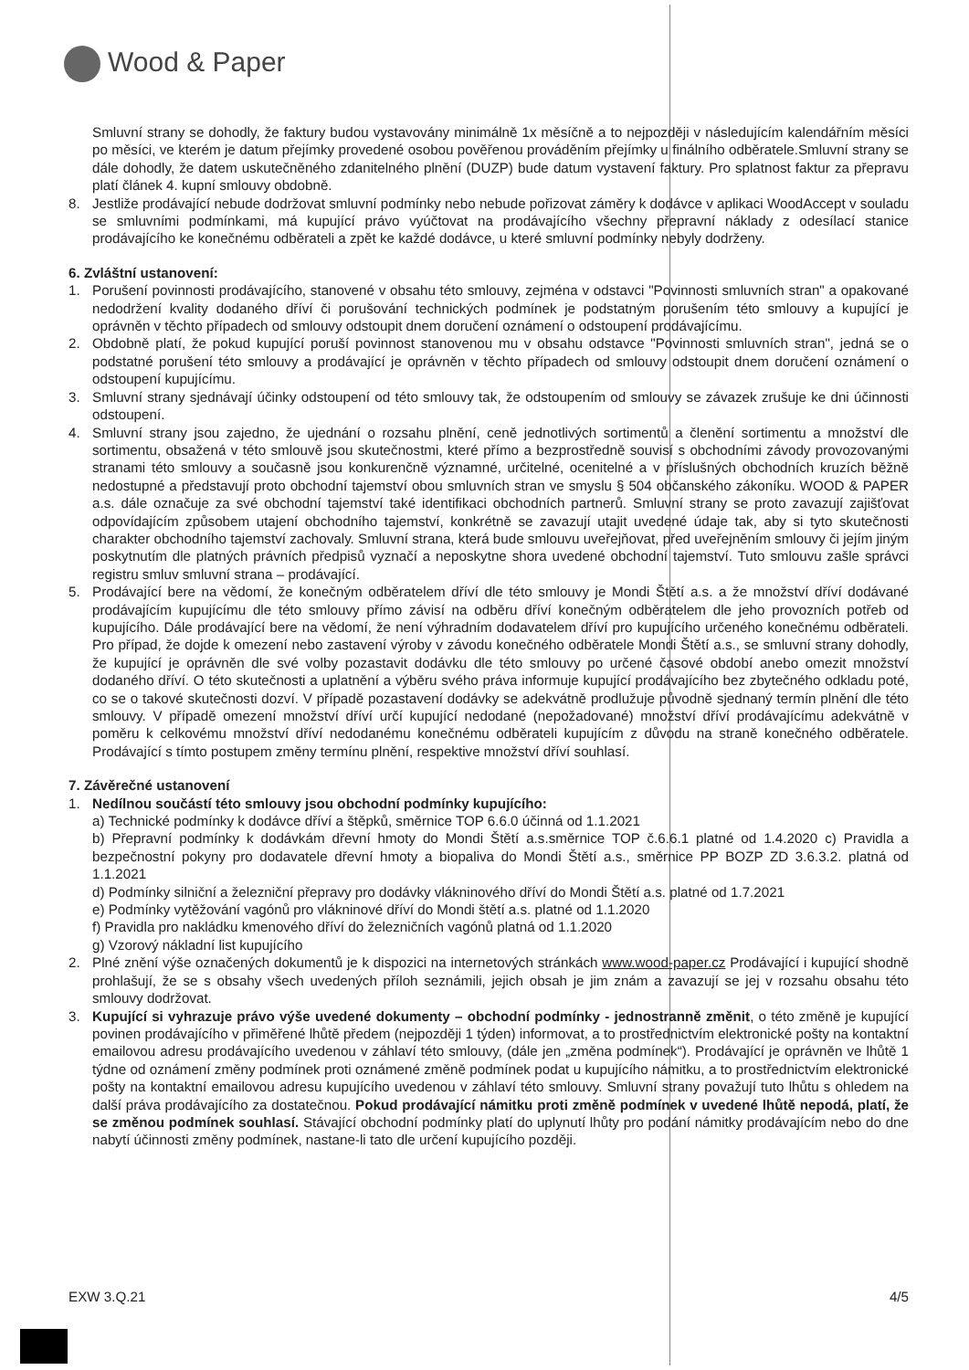Wood & Paper
Smluvní strany se dohodly, že faktury budou vystavovány minimálně 1x měsíčně a to nejpozději v následujícím kalendářním měsíci po měsíci, ve kterém je datum přejímky provedené osobou pověřenou prováděním přejímky u finálního odběratele.Smluvní strany se dále dohodly, že datem uskutečněného zdanitelného plnění (DUZP) bude datum vystavení faktury. Pro splatnost faktur za přepravu platí článek 4. kupní smlouvy obdobně.
8. Jestliže prodávající nebude dodržovat smluvní podmínky nebo nebude pořizovat záměry k dodávce v aplikaci WoodAccept v souladu se smluvními podmínkami, má kupující právo vyúčtovat na prodávajícího všechny přepravní náklady z odesílací stanice prodávajícího ke konečnému odběrateli a zpět ke každé dodávce, u které smluvní podmínky nebyly dodrženy.
6. Zvláštní ustanovení:
1. Porušení povinnosti prodávajícího, stanovené v obsahu této smlouvy, zejména v odstavci "Povinnosti smluvních stran" a opakované nedodržení kvality dodaného dříví či porušování technických podmínek je podstatným porušením této smlouvy a kupující je oprávněn v těchto případech od smlouvy odstoupit dnem doručení oznámení o odstoupení prodávajícímu.
2. Obdobně platí, že pokud kupující poruší povinnost stanovenou mu v obsahu odstavce "Povinnosti smluvních stran", jedná se o podstatné porušení této smlouvy a prodávající je oprávněn v těchto případech od smlouvy odstoupit dnem doručení oznámení o odstoupení kupujícímu.
3. Smluvní strany sjednávají účinky odstoupení od této smlouvy tak, že odstoupením od smlouvy se závazek zrušuje ke dni účinnosti odstoupení.
4. Smluvní strany jsou zajedno, že ujednání o rozsahu plnění, ceně jednotlivých sortimentů a členění sortimentu a množství dle sortimentu, obsažená v této smlouvě jsou skutečnostmi, které přímo a bezprostředně souvisí s obchodními závody provozovanými stranami této smlouvy a současně jsou konkurenčně významné, určitelné, ocenitelné a v příslušných obchodních kruzích běžně nedostupné a představují proto obchodní tajemství obou smluvních stran ve smyslu § 504 občanského zákoníku. WOOD & PAPER a.s. dále označuje za své obchodní tajemství také identifikaci obchodních partnerů. Smluvní strany se proto zavazují zajišťovat odpovídajícím způsobem utajení obchodního tajemství, konkrétně se zavazují utajit uvedené údaje tak, aby si tyto skutečnosti charakter obchodního tajemství zachovaly. Smluvní strana, která bude smlouvu uveřejňovat, před uveřejněním smlouvy či jejím jiným poskytnutím dle platných právních předpisů vyznačí a neposkytne shora uvedené obchodní tajemství. Tuto smlouvu zašle správci registru smluv smluvní strana – prodávající.
5. Prodávající bere na vědomí, že konečným odběratelem dříví dle této smlouvy je Mondi Štětí a.s. a že množství dříví dodávané prodávajícím kupujícímu dle této smlouvy přímo závisí na odběru dříví konečným odběratelem dle jeho provozních potřeb od kupujícího. Dále prodávající bere na vědomí, že není výhradním dodavatelem dříví pro kupujícího určeného konečnému odběrateli. Pro případ, že dojde k omezení nebo zastavení výroby v závodu konečného odběratele Mondi Štětí a.s., se smluvní strany dohodly, že kupující je oprávněn dle své volby pozastavit dodávku dle této smlouvy po určené časové období anebo omezit množství dodaného dříví. O této skutečnosti a uplatnění a výběru svého práva informuje kupující prodávajícího bez zbytečného odkladu poté, co se o takové skutečnosti dozví. V případě pozastavení dodávky se adekvátně prodlužuje původně sjednaný termín plnění dle této smlouvy. V případě omezení množství dříví určí kupující nedodané (nepožadované) množství dříví prodávajícímu adekvátně v poměru k celkovému množství dříví nedodanému konečnému odběrateli kupujícím z důvodu na straně konečného odběratele. Prodávající s tímto postupem změny termínu plnění, respektive množství dříví souhlasí.
7. Závěrečné ustanovení
1. Nedílnou součástí této smlouvy jsou obchodní podmínky kupujícího:
a) Technické podmínky k dodávce dříví a štěpků, směrnice TOP 6.6.0 účinná od 1.1.2021
b) Přepravní podmínky k dodávkám dřevní hmoty do Mondi Štětí a.s.směrnice TOP č.6.6.1 platné od 1.4.2020 c) Pravidla a bezpečnostní pokyny pro dodavatele dřevní hmoty a biopaliva do Mondi Štětí a.s., směrnice PP BOZP ZD 3.6.3.2. platná od 1.1.2021
d) Podmínky silniční a železniční přepravy pro dodávky vlákninového dříví do Mondi Štětí a.s. platné od 1.7.2021
e) Podmínky vytěžování vagónů pro vlákninové dříví do Mondi štětí a.s. platné od 1.1.2020
f) Pravidla pro nakládku kmenového dříví do železničních vagónů platná od 1.1.2020
g) Vzorový nákladní list kupujícího
2. Plné znění výše označených dokumentů je k dispozici na internetových stránkách www.wood-paper.cz Prodávající i kupující shodně prohlašují, že se s obsahy všech uvedených příloh seznámili, jejich obsah je jim znám a zavazují se jej v rozsahu obsahu této smlouvy dodržovat.
3. Kupující si vyhrazuje právo výše uvedené dokumenty – obchodní podmínky - jednostranně změnit, o této změně je kupující povinen prodávajícího v přiměřené lhůtě předem (nejpozději 1 týden) informovat, a to prostřednictvím elektronické pošty na kontaktní emailovou adresu prodávajícího uvedenou v záhlaví této smlouvy, (dále jen „změna podmínek“). Prodávající je oprávněn ve lhůtě 1 týdne od oznámení změny podmínek proti oznámené změně podmínek podat u kupujícího námitku, a to prostřednictvím elektronické pošty na kontaktní emailovou adresu kupujícího uvedenou v záhlaví této smlouvy. Smluvní strany považují tuto lhůtu s ohledem na další práva prodávajícího za dostatečnou. Pokud prodávající námitku proti změně podmínek v uvedené lhůtě nepodá, platí, že se změnou podmínek souhlasí. Stávající obchodní podmínky platí do uplynutí lhůty pro podání námitky prodávajícím nebo do dne nabytí účinnosti změny podmínek, nastane-li tato dle určení kupujícího později.
EXW 3.Q.21 4/5